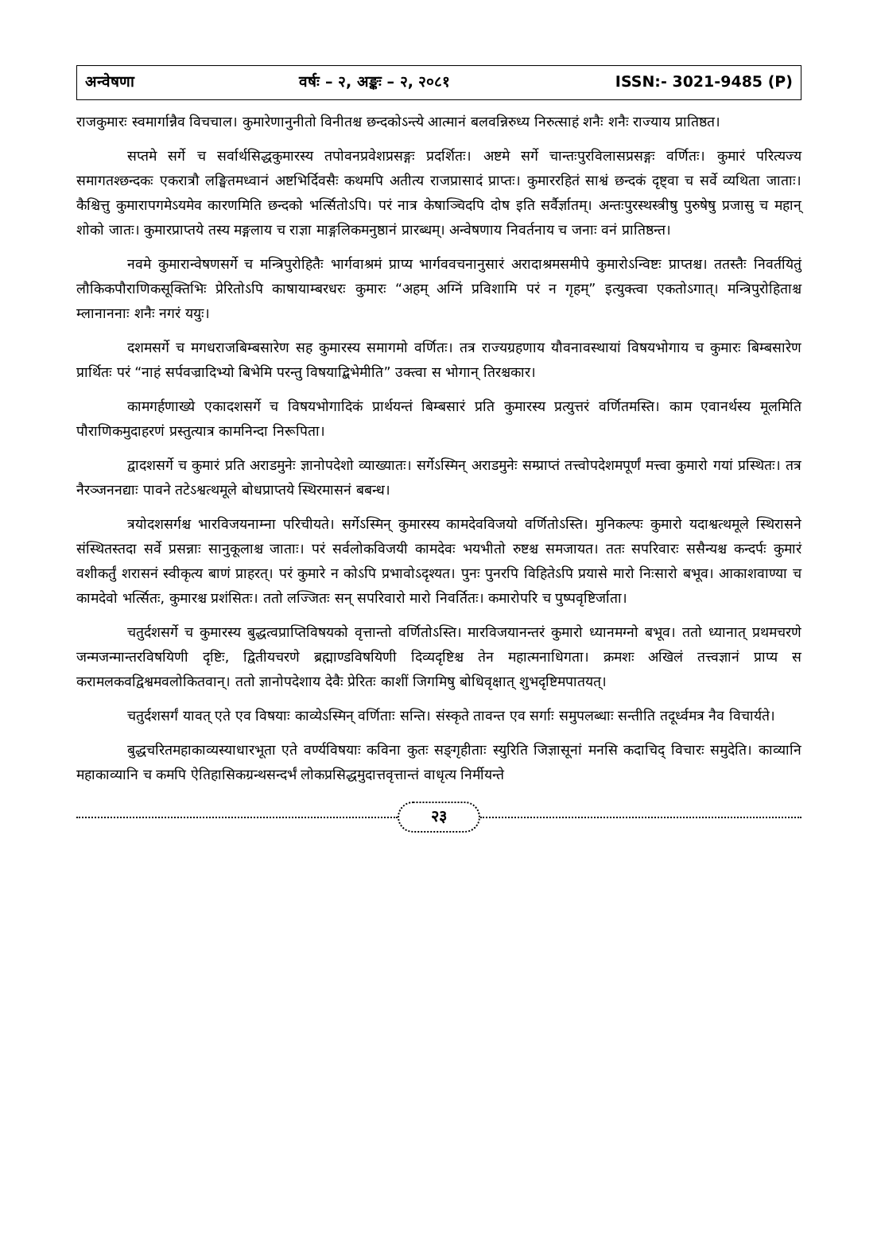अन्वेषणा वर्षः – २, अङ्कः – २, २०८१ ISSN:- 3021-9485 (P)
राजकुमारः स्वमार्गान्नैव विचचाल। कुमारेणानुनीतो विनीतश्च छन्दकोऽन्त्ये आत्मानं बलवन्निरुध्य निरुत्साहं शनैः शनैः राज्याय प्रातिष्ठत।
सप्तमे सर्गे च सर्वार्थसिद्धकुमारस्य तपोवनप्रवेशप्रसङ्गः प्रदर्शितः। अष्टमे सर्गे चान्तःपुरविलासप्रसङ्गः वर्णितः। कुमारं परित्यज्य समागतश्छन्दकः एकरात्रौ लङ्घितमध्वानं अष्टभिर्दिवसैः कथमपि अतीत्य राजप्रासादं प्राप्तः। कुमाररहितं साश्वं छन्दकं दृष्ट्वा च सर्वे व्यथिता जाताः। कैश्चित्तु कुमारापगमेऽयमेव कारणमिति छन्दको भर्त्सितोऽपि। परं नात्र केषाञ्चिदपि दोष इति सर्वैर्ज्ञातम्। अन्तःपुरस्थस्त्रीषु पुरुषेषु प्रजासु च महान् शोको जातः। कुमारप्राप्तये तस्य मङ्गलाय च राज्ञा माङ्गलिकमनुष्ठानं प्रारब्धम्। अन्वेषणाय निवर्तनाय च जनाः वनं प्रातिष्ठन्त।
नवमे कुमारान्वेषणसर्गे च मन्त्रिपुरोहितैः भार्गवाश्रमं प्राप्य भार्गववचनानुसारं अरादाश्रमसमीपे कुमारोऽन्विष्टः प्राप्तश्च। ततस्तैः निवर्तयितुं लौकिकपौराणिकसूक्तिभिः प्रेरितोऽपि काषायाम्बरधरः कुमारः “अहम् अग्निं प्रविशामि परं न गृहम्” इत्युक्त्वा एकतोऽगात्। मन्त्रिपुरोहिताश्च म्लानाननाः शनैः नगरं ययुः।
दशमसर्गे च मगधराजबिम्बसारेण सह कुमारस्य समागमो वर्णितः। तत्र राज्यग्रहणाय यौवनावस्थायां विषयभोगाय च कुमारः बिम्बसारेण प्रार्थितः परं “नाहं सर्पवज्रादिभ्यो बिभेमि परन्तु विषयाद्बिभेमीति” उक्त्वा स भोगान् तिरश्चकार।
कामगर्हणाख्ये एकादशसर्गे च विषयभोगादिकं प्रार्थयन्तं बिम्बसारं प्रति कुमारस्य प्रत्युत्तरं वर्णितमस्ति। काम एवानर्थस्य मूलमिति पौराणिकमुदाहरणं प्रस्तुत्यात्र कामनिन्दा निरूपिता।
द्वादशसर्गे च कुमारं प्रति अराडमुनेः ज्ञानोपदेशो व्याख्यातः। सर्गेऽस्मिन् अराडमुनेः सम्प्राप्तं तत्त्वोपदेशमपूर्णं मत्त्वा कुमारो गयां प्रस्थितः। तत्र नैरञ्जननद्याः पावने तटेऽश्वत्थमूले बोधप्राप्तये स्थिरमासनं बबन्ध।
त्रयोदशसर्गश्च भारविजयनाम्ना परिचीयते। सर्गेऽस्मिन् कुमारस्य कामदेवविजयो वर्णितोऽस्ति। मुनिकल्पः कुमारो यदाश्वत्थमूले स्थिरासने संस्थितस्तदा सर्वे प्रसन्नाः सानुकूलाश्च जाताः। परं सर्वलोकविजयी कामदेवः भयभीतो रुष्टश्च समजायत। ततः सपरिवारः ससैन्यश्च कन्दर्पः कुमारं वशीकर्तुं शरासनं स्वीकृत्य बाणं प्राहरत्। परं कुमारे न कोऽपि प्रभावोऽदृश्यत। पुनः पुनरपि विहितेऽपि प्रयासे मारो निःसारो बभूव। आकाशवाण्या च कामदेवो भर्त्सितः, कुमारश्च प्रशंसितः। ततो लज्जितः सन् सपरिवारो मारो निवर्तितः। कमारोपरि च पुष्पवृष्टिर्जाता।
चतुर्दशसर्गे च कुमारस्य बुद्धत्वप्राप्तिविषयको वृत्तान्तो वर्णितोऽस्ति। मारविजयानन्तरं कुमारो ध्यानमग्नो बभूव। ततो ध्यानात् प्रथमचरणे जन्मजन्मान्तरविषयिणी दृष्टिः, द्वितीयचरणे ब्रह्माण्डविषयिणी दिव्यदृष्टिश्च तेन महात्मनाधिगता। क्रमशः अखिलं तत्त्वज्ञानं प्राप्य स करामलकवद्विश्वमवलोकितवान्। ततो ज्ञानोपदेशाय देवैः प्रेरितः काशीं जिगमिषु बोधिवृक्षात् शुभदृष्टिमपातयत्।
चतुर्दशसर्गं यावत् एते एव विषयाः काव्येऽस्मिन् वर्णिताः सन्ति। संस्कृते तावन्त एव सर्गाः समुपलब्धाः सन्तीति तदूर्ध्वमत्र नैव विचार्यते।
बुद्धचरितमहाकाव्यस्याधारभूता एते वर्ण्यविषयाः कविना कुतः सङ्गृहीताः स्युरिति जिज्ञासूनां मनसि कदाचिद् विचारः समुदेति। काव्यानि महाकाव्यानि च कमपि ऐतिहासिकग्रन्थसन्दर्भं लोकप्रसिद्धमुदात्तवृत्तान्तं वाधृत्य निर्मीयन्ते
२३